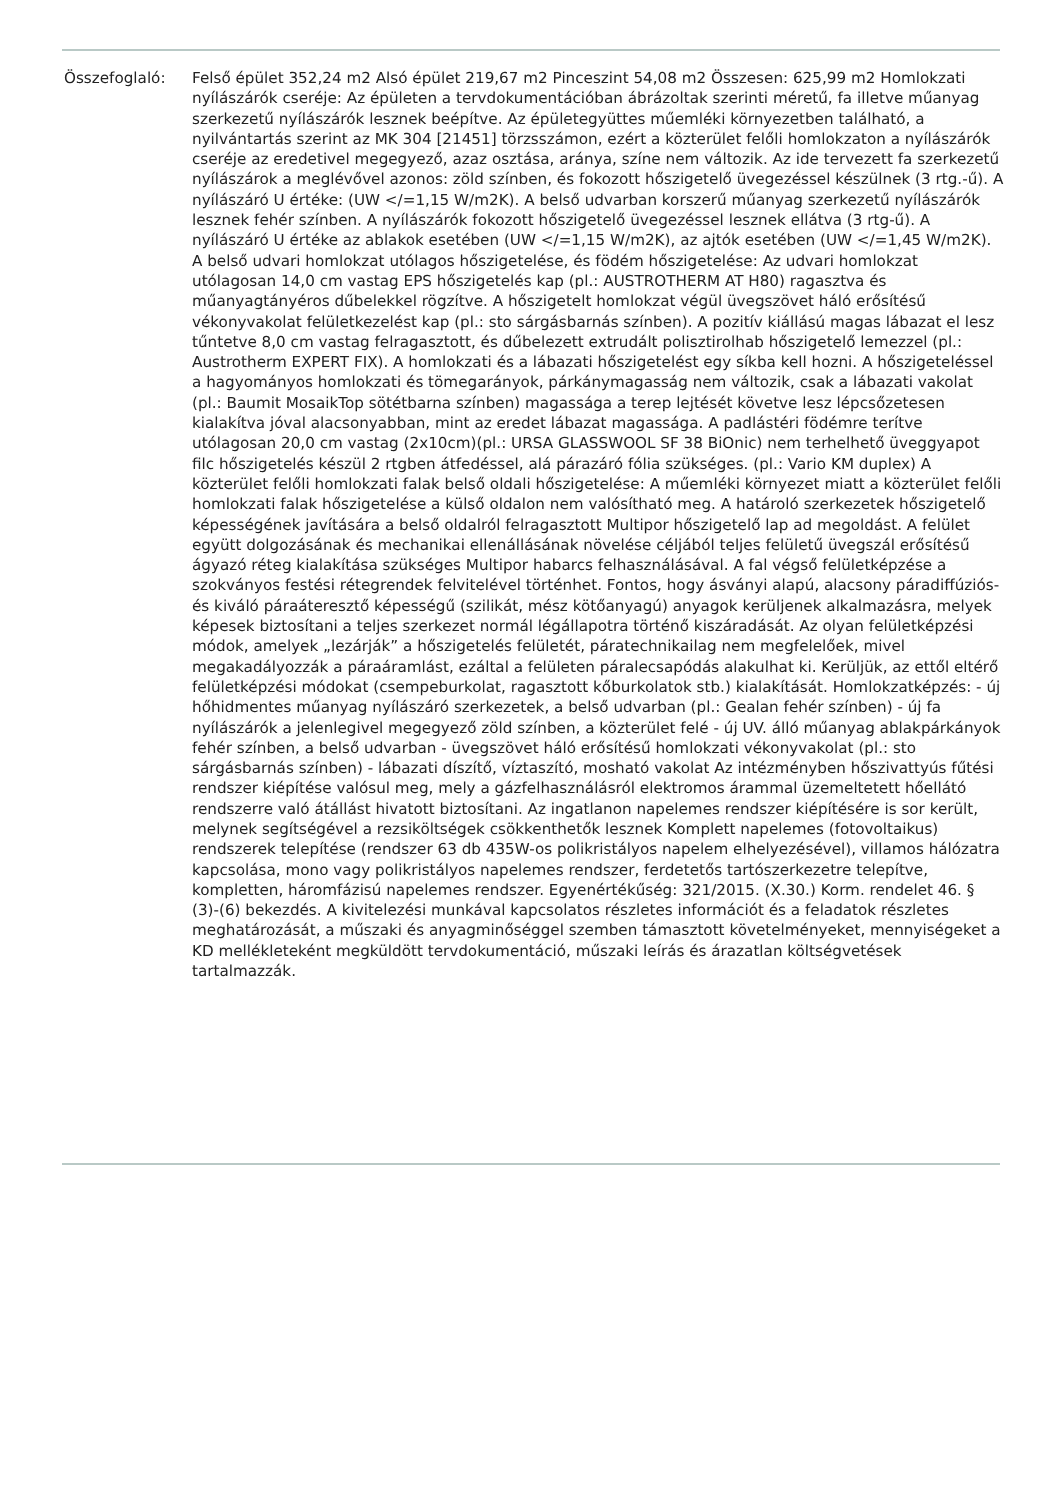Összefoglaló: Felső épület 352,24 m2 Alsó épület 219,67 m2 Pinceszint 54,08 m2 Összesen: 625,99 m2 Homlokzati nyílászárók cseréje: Az épületen a tervdokumentációban ábrázoltak szerinti méretű, fa illetve műanyag szerkezetű nyílászárók lesznek beépítve. Az épületegyüttes műemléki környezetben található, a nyilvántartás szerint az MK 304 [21451] törzsszámon, ezért a közterület felőli homlokzaton a nyílászárók cseréje az eredetivel megegyező, azaz osztása, aránya, színe nem változik. Az ide tervezett fa szerkezetű nyílászárok a meglévővel azonos: zöld színben, és fokozott hőszigetelő üvegezéssel készülnek (3 rtg.-ű). A nyílászáró U értéke: (UW </=1,15 W/m2K). A belső udvarban korszerű műanyag szerkezetű nyílászárók lesznek fehér színben. A nyílászárók fokozott hőszigetelő üvegezéssel lesznek ellátva (3 rtg-ű). A nyílászáró U értéke az ablakok esetében (UW </=1,15 W/m2K), az ajtók esetében (UW </=1,45 W/m2K). A belső udvari homlokzat utólagos hőszigetelése, és födém hőszigetelése: Az udvari homlokzat utólagosan 14,0 cm vastag EPS hőszigetelés kap (pl.: AUSTROTHERM AT H80) ragasztva és műanyagtányéros dűbelekkel rögzítve. A hőszigetelt homlokzat végül üvegszövet háló erősítésű vékonyvakolat felületkezelést kap (pl.: sto sárgásbarnás színben). A pozitív kiállású magas lábazat el lesz tűntetve 8,0 cm vastag felragasztott, és dűbelezett extrudált polisztirolhab hőszigetelő lemezzel (pl.: Austrotherm EXPERT FIX). A homlokzati és a lábazati hőszigetelést egy síkba kell hozni. A hőszigeteléssel a hagyományos homlokzati és tömegarányok, párkánymagasság nem változik, csak a lábazati vakolat (pl.: Baumit MosaikTop sötétbarna színben) magassága a terep lejtését követve lesz lépcsőzetesen kialakítva jóval alacsonyabban, mint az eredet lábazat magassága. A padlástéri födémre terítve utólagosan 20,0 cm vastag (2x10cm)(pl.: URSA GLASSWOOL SF 38 BiOnic) nem terhelhető üveggyapot filc hőszigetelés készül 2 rtgben átfedéssel, alá párazáró fólia szükséges. (pl.: Vario KM duplex) A közterület felőli homlokzati falak belső oldali hőszigetelése: A műemléki környezet miatt a közterület felőli homlokzati falak hőszigetelése a külső oldalon nem valósítható meg. A határoló szerkezetek hőszigetelő képességének javítására a belső oldalról felragasztott Multipor hőszigetelő lap ad megoldást. A felület együtt dolgozásának és mechanikai ellenállásának növelése céljából teljes felületű üvegszál erősítésű ágyazó réteg kialakítása szükséges Multipor habarcs felhasználásával. A fal végső felületképzése a szokványos festési rétegrendek felvitelével történhet. Fontos, hogy ásványi alapú, alacsony páradiffúziós- és kiváló páraáteresztő képességű (szilikát, mész kötőanyagú) anyagok kerüljenek alkalmazásra, melyek képesek biztosítani a teljes szerkezet normál légállapotra történő kiszáradását. Az olyan felületképzési módok, amelyek „lezárják” a hőszigetelés felületét, páratechnikailag nem megfelelőek, mivel megakadályozzák a páraáramlást, ezáltal a felületen páralecsapódás alakulhat ki. Kerüljük, az ettől eltérő felületképzési módokat (csempeburkolat, ragasztott kőburkolatok stb.) kialakítását. Homlokzatképzés: - új hőhidmentes műanyag nyílászáró szerkezetek, a belső udvarban (pl.: Gealan fehér színben) - új fa nyílászárók a jelenlegivel megegyező zöld színben, a közterület felé - új UV. álló műanyag ablakpárkányok fehér színben, a belső udvarban - üvegszövet háló erősítésű homlokzati vékonyvakolat (pl.: sto sárgásbarnás színben) - lábazati díszítő, víztaszító, mosható vakolat Az intézményben hőszivattyús fűtési rendszer kiépítése valósul meg, mely a gázfelhasználásról elektromos árammal üzemeltetett hőellátó rendszerre való átállást hivatott biztosítani. Az ingatlanon napelemes rendszer kiépítésére is sor került, melynek segítségével a rezsiköltségek csökkenthetők lesznek Komplett napelemes (fotovoltaikus) rendszerek telepítése (rendszer 63 db 435W-os polikristályos napelem elhelyezésével), villamos hálózatra kapcsolása, mono vagy polikristályos napelemes rendszer, ferdetetős tartószerkezetre telepítve, kompletten, háromfázisú napelemes rendszer. Egyenértékűség: 321/2015. (X.30.) Korm. rendelet 46. § (3)-(6) bekezdés. A kivitelezési munkával kapcsolatos részletes információt és a feladatok részletes meghatározását, a műszaki és anyagminőséggel szemben támasztott követelményeket, mennyiségeket a KD mellékleteként megküldött tervdokumentáció, műszaki leírás és árazatlan költségvetések tartalmazzák.